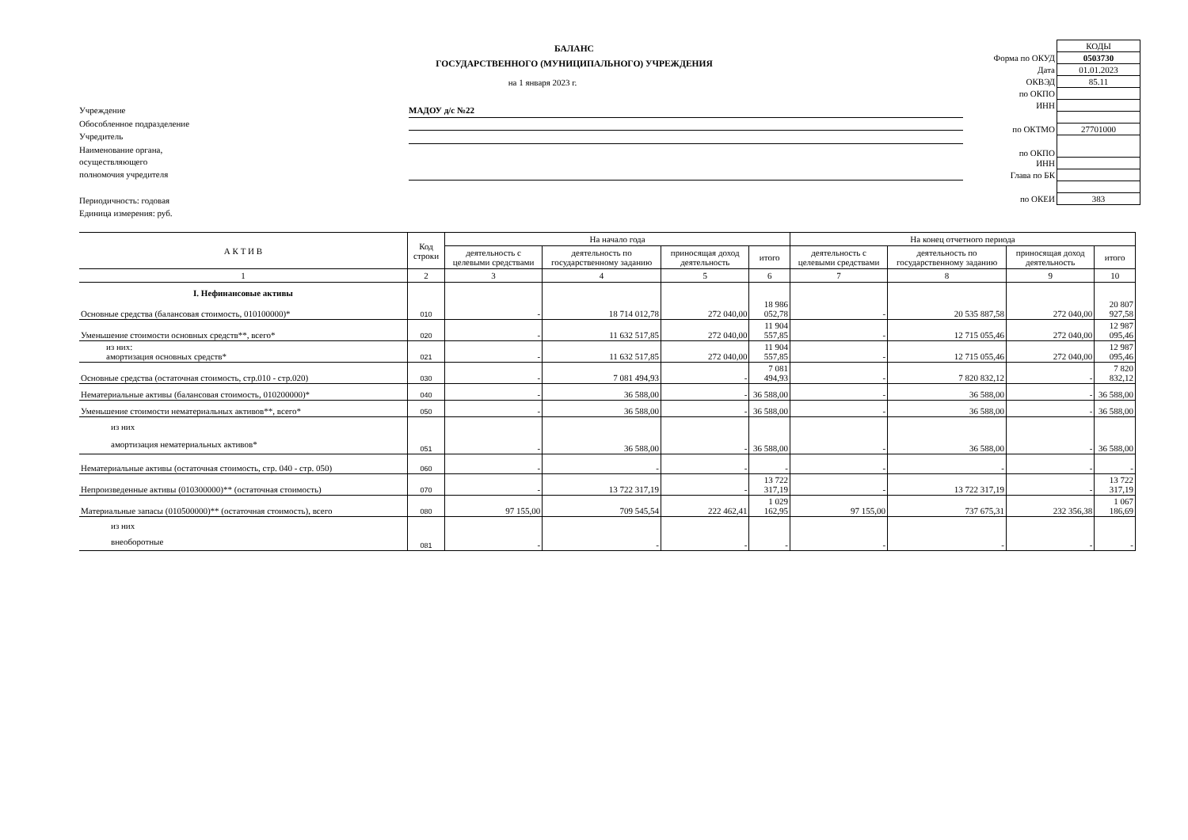БАЛАНС
ГОСУДАРСТВЕННОГО (МУНИЦИПАЛЬНОГО) УЧРЕЖДЕНИЯ
на 1 января 2023 г.
Учреждение МАДОУ д/с №22
Обособленное подразделение
Учредитель
Наименование органа,
осуществляющего
полномочия учредителя
Периодичность: годовая
Единица измерения: руб.
| | КОДЫ |
| Форма по ОКУД | 0503730 |
| Дата | 01.01.2023 |
| ОКВЭД | 85.11 |
| по ОКПО | |
| ИНН | |
| по ОКТМО | 27701000 |
| по ОКПО | |
| ИНН | |
| Глава по БК | |
| по ОКЕИ | 383 |
| А К Т И В | Код строки | На начало года | | | | На конец отчетного периода | | | |
| --- | --- | --- | --- | --- | --- | --- | --- | --- | --- |
| | | деятельность с целевыми средствами | деятельность по государственному заданию | приносящая доход деятельность | итого | деятельность с целевыми средствами | деятельность по государственному заданию | приносящая доход деятельность | итого |
| 1 | 2 | 3 | 4 | 5 | 6 | 7 | 8 | 9 | 10 |
| I. Нефинансовые активы | | | | | | | | | |
| Основные средства (балансовая стоимость, 010100000)* | 010 | - | 18 714 012,78 | 272 040,00 | 18 986 052,78 | - | 20 535 887,58 | 272 040,00 | 20 807 927,58 |
| Уменьшение стоимости основных средств**, всего* | 020 | - | 11 632 517,85 | 272 040,00 | 11 904 557,85 | - | 12 715 055,46 | 272 040,00 | 12 987 095,46 |
| из них: амортизация основных средств* | 021 | - | 11 632 517,85 | 272 040,00 | 11 904 557,85 | - | 12 715 055,46 | 272 040,00 | 12 987 095,46 |
| Основные средства (остаточная стоимость, стр.010 - стр.020) | 030 | - | 7 081 494,93 | - | 7 081 494,93 | - | 7 820 832,12 | - | 7 820 832,12 |
| Нематериальные активы (балансовая стоимость, 010200000)* | 040 | - | 36 588,00 | - | 36 588,00 | - | 36 588,00 | - | 36 588,00 |
| Уменьшение стоимости нематериальных активов**, всего* | 050 | - | 36 588,00 | - | 36 588,00 | - | 36 588,00 | - | 36 588,00 |
| из них амортизация нематериальных активов* | 051 | - | 36 588,00 | - | 36 588,00 | - | 36 588,00 | - | 36 588,00 |
| Нематериальные активы (остаточная стоимость, стр. 040 - стр. 050) | 060 | - | - | - | - | - | - | - | - |
| Непроизведенные активы (010300000)** (остаточная стоимость) | 070 | - | 13 722 317,19 | - | 13 722 317,19 | - | 13 722 317,19 | - | 13 722 317,19 |
| Материальные запасы (010500000)** (остаточная стоимость), всего | 080 | 97 155,00 | 709 545,54 | 222 462,41 | 1 029 162,95 | 97 155,00 | 737 675,31 | 232 356,38 | 1 067 186,69 |
| из них внеоборотные | 081 | - | - | - | - | - | - | - | - |